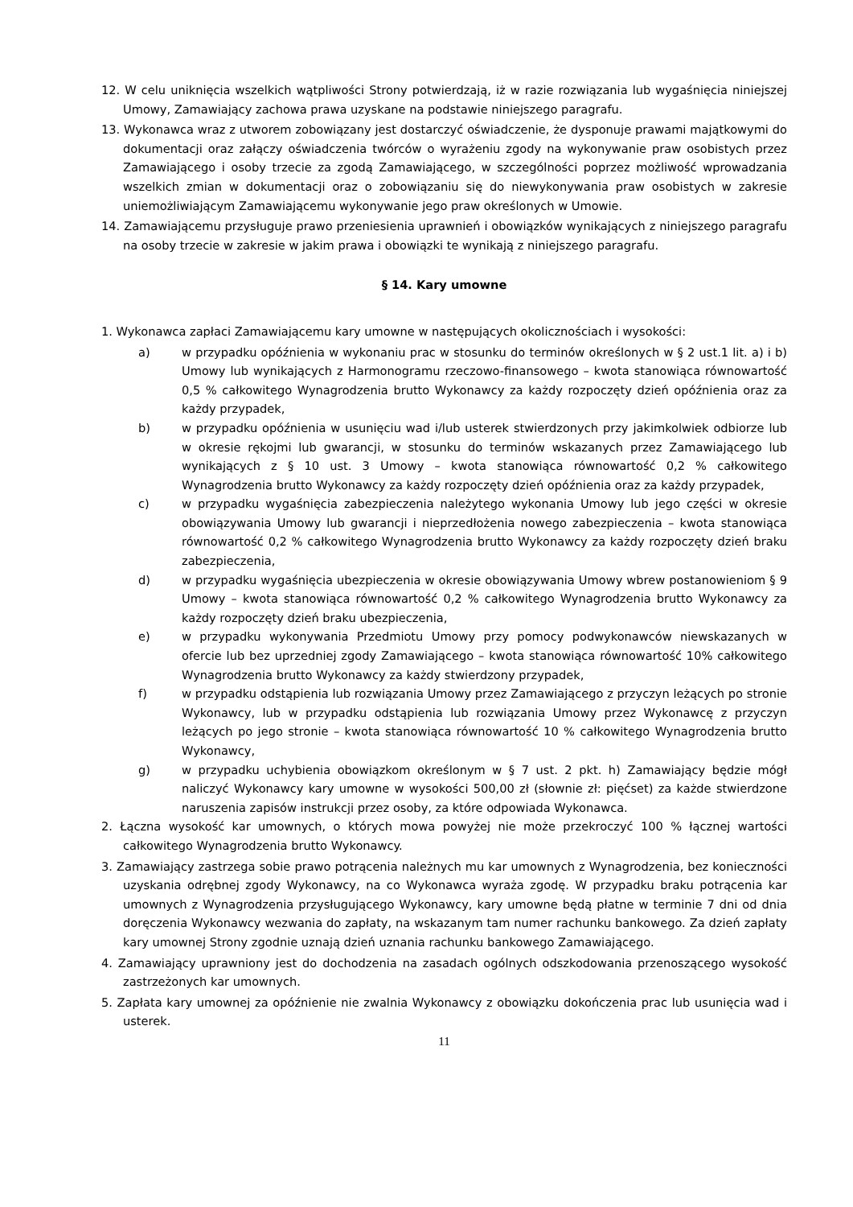12. W celu uniknięcia wszelkich wątpliwości Strony potwierdzają, iż w razie rozwiązania lub wygaśnięcia niniejszej Umowy, Zamawiający zachowa prawa uzyskane na podstawie niniejszego paragrafu.
13. Wykonawca wraz z utworem zobowiązany jest dostarczyć oświadczenie, że dysponuje prawami majątkowymi do dokumentacji oraz załączy oświadczenia twórców o wyrażeniu zgody na wykonywanie praw osobistych przez Zamawiającego i osoby trzecie za zgodą Zamawiającego, w szczególności poprzez możliwość wprowadzania wszelkich zmian w dokumentacji oraz o zobowiązaniu się do niewykonywania praw osobistych w zakresie uniemożliwiającym Zamawiającemu wykonywanie jego praw określonych w Umowie.
14. Zamawiającemu przysługuje prawo przeniesienia uprawnień i obowiązków wynikających z niniejszego paragrafu na osoby trzecie w zakresie w jakim prawa i obowiązki te wynikają z niniejszego paragrafu.
§ 14. Kary umowne
1. Wykonawca zapłaci Zamawiającemu kary umowne w następujących okolicznościach i wysokości:
a) w przypadku opóźnienia w wykonaniu prac w stosunku do terminów określonych w § 2 ust.1 lit. a) i b) Umowy lub wynikających z Harmonogramu rzeczowo-finansowego – kwota stanowiąca równowartość 0,5 % całkowitego Wynagrodzenia brutto Wykonawcy za każdy rozpoczęty dzień opóźnienia oraz za każdy przypadek,
b) w przypadku opóźnienia w usunięciu wad i/lub usterek stwierdzonych przy jakimkolwiek odbiorze lub w okresie rękojmi lub gwarancji, w stosunku do terminów wskazanych przez Zamawiającego lub wynikających z § 10 ust. 3 Umowy – kwota stanowiąca równowartość 0,2 % całkowitego Wynagrodzenia brutto Wykonawcy za każdy rozpoczęty dzień opóźnienia oraz za każdy przypadek,
c) w przypadku wygaśnięcia zabezpieczenia należytego wykonania Umowy lub jego części w okresie obowiązywania Umowy lub gwarancji i nieprzedłożenia nowego zabezpieczenia – kwota stanowiąca równowartość 0,2 % całkowitego Wynagrodzenia brutto Wykonawcy za każdy rozpoczęty dzień braku zabezpieczenia,
d) w przypadku wygaśnięcia ubezpieczenia w okresie obowiązywania Umowy wbrew postanowieniom § 9 Umowy – kwota stanowiąca równowartość 0,2 % całkowitego Wynagrodzenia brutto Wykonawcy za każdy rozpoczęty dzień braku ubezpieczenia,
e) w przypadku wykonywania Przedmiotu Umowy przy pomocy podwykonawców niewskazanych w ofercie lub bez uprzedniej zgody Zamawiającego – kwota stanowiąca równowartość 10% całkowitego Wynagrodzenia brutto Wykonawcy za każdy stwierdzony przypadek,
f) w przypadku odstąpienia lub rozwiązania Umowy przez Zamawiającego z przyczyn leżących po stronie Wykonawcy, lub w przypadku odstąpienia lub rozwiązania Umowy przez Wykonawcę z przyczyn leżących po jego stronie – kwota stanowiąca równowartość 10 % całkowitego Wynagrodzenia brutto Wykonawcy,
g) w przypadku uchybienia obowiązkom określonym w § 7 ust. 2 pkt. h) Zamawiający będzie mógł naliczyć Wykonawcy kary umowne w wysokości 500,00 zł (słownie zł: pięćset) za każde stwierdzone naruszenia zapisów instrukcji przez osoby, za które odpowiada Wykonawca.
2. Łączna wysokość kar umownych, o których mowa powyżej nie może przekroczyć 100 % łącznej wartości całkowitego Wynagrodzenia brutto Wykonawcy.
3. Zamawiający zastrzega sobie prawo potrącenia należnych mu kar umownych z Wynagrodzenia, bez konieczności uzyskania odrębnej zgody Wykonawcy, na co Wykonawca wyraża zgodę. W przypadku braku potrącenia kar umownych z Wynagrodzenia przysługującego Wykonawcy, kary umowne będą płatne w terminie 7 dni od dnia doręczenia Wykonawcy wezwania do zapłaty, na wskazanym tam numer rachunku bankowego. Za dzień zapłaty kary umownej Strony zgodnie uznają dzień uznania rachunku bankowego Zamawiającego.
4. Zamawiający uprawniony jest do dochodzenia na zasadach ogólnych odszkodowania przenoszącego wysokość zastrzeżonych kar umownych.
5. Zapłata kary umownej za opóźnienie nie zwalnia Wykonawcy z obowiązku dokończenia prac lub usunięcia wad i usterek.
11